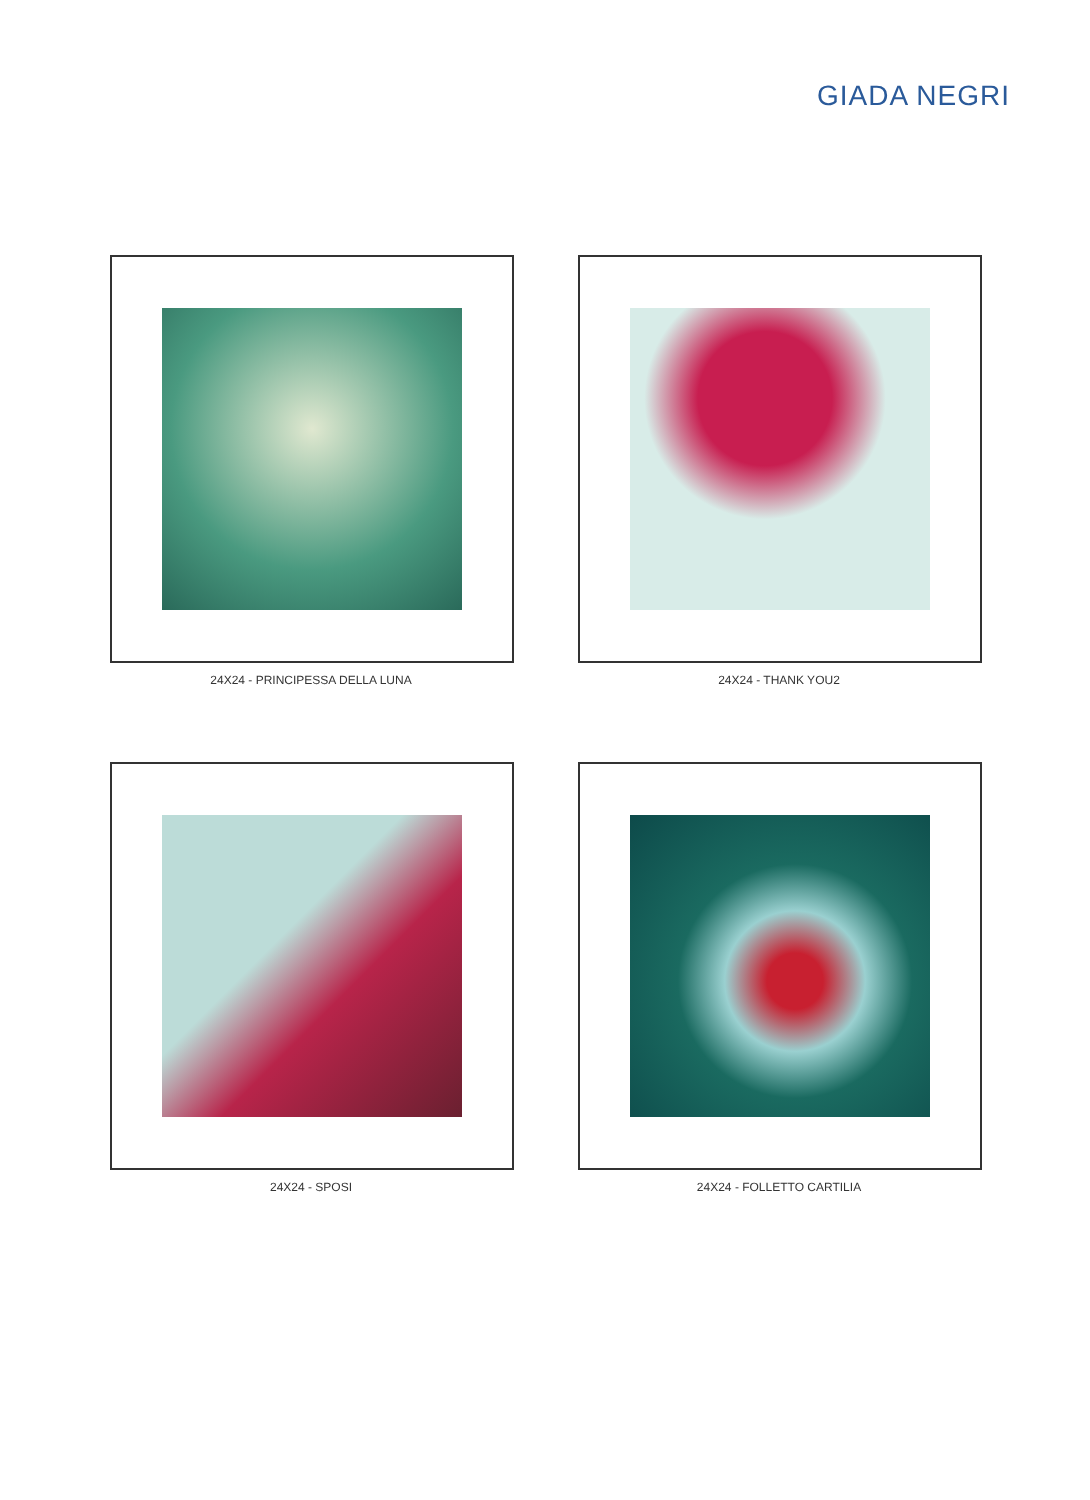GIADA NEGRI
24X24 - PRINCIPESSA DELLA LUNA
24X24 - THANK YOU2
24X24 - SPOSI
24X24 - FOLLETTO CARTILIA